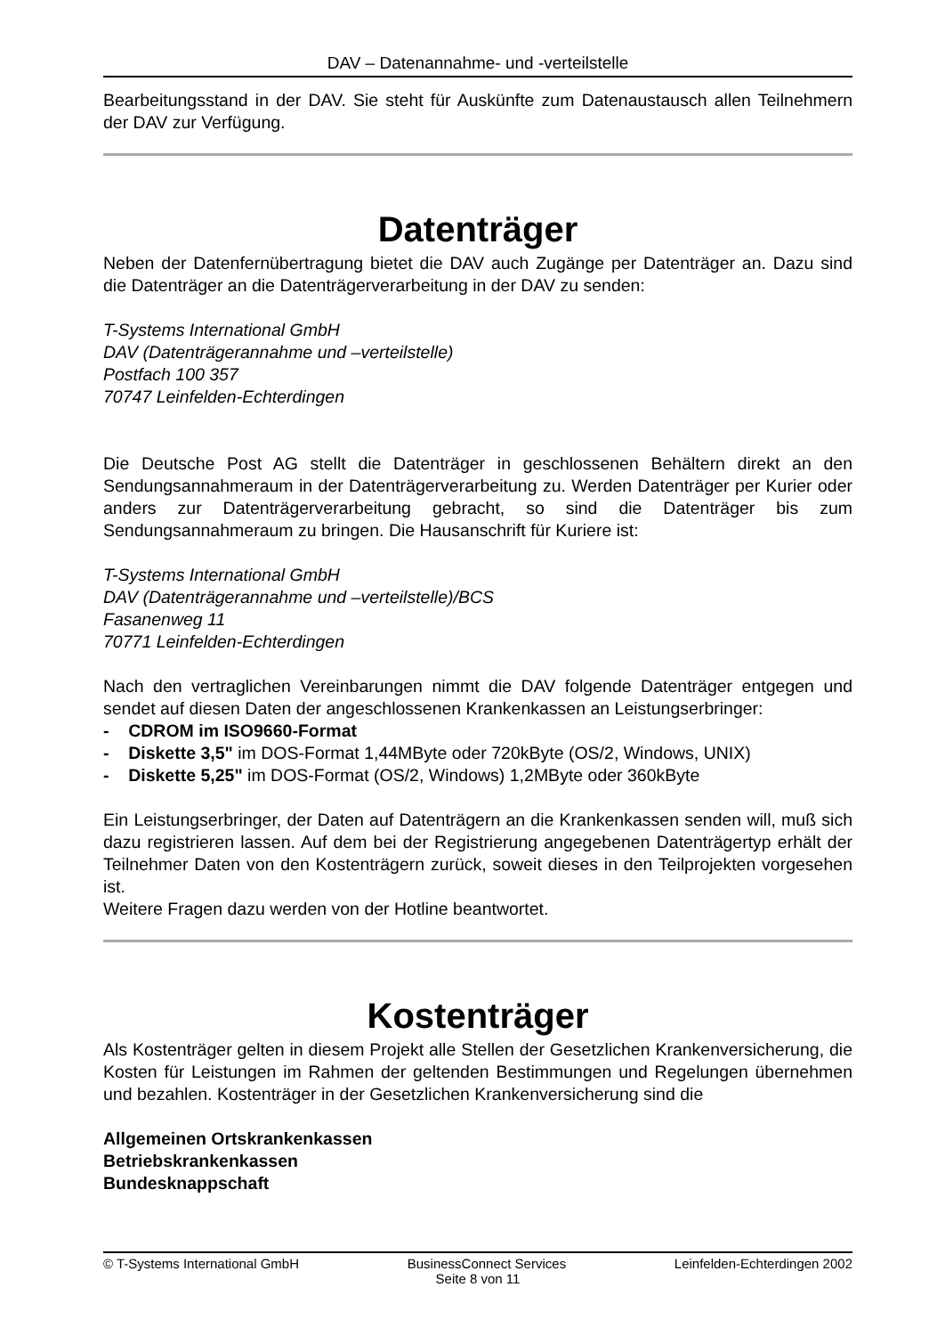DAV – Datenannahme- und -verteilstelle
Bearbeitungsstand in der DAV. Sie steht für Auskünfte zum Datenaustausch allen Teilnehmern der DAV zur Verfügung.
Datenträger
Neben der Datenfernübertragung bietet die DAV auch Zugänge per Datenträger an. Dazu sind die Datenträger an die Datenträgerverarbeitung in der DAV zu senden:
T-Systems International GmbH
DAV (Datenträgerannahme und –verteilstelle)
Postfach 100 357
70747 Leinfelden-Echterdingen
Die Deutsche Post AG stellt die Datenträger in geschlossenen Behältern direkt an den Sendungsannahmeraum in der Datenträgerverarbeitung zu. Werden Datenträger per Kurier oder anders zur Datenträgerverarbeitung gebracht, so sind die Datenträger bis zum Sendungsannahmeraum zu bringen. Die Hausanschrift für Kuriere ist:
T-Systems International GmbH
DAV (Datenträgerannahme und –verteilstelle)/BCS
Fasanenweg 11
70771 Leinfelden-Echterdingen
Nach den vertraglichen Vereinbarungen nimmt die DAV folgende Datenträger entgegen und sendet auf diesen Daten der angeschlossenen Krankenkassen an Leistungserbringer:
- CDROM im ISO9660-Format
- Diskette 3,5" im DOS-Format 1,44MByte oder 720kByte (OS/2, Windows, UNIX)
- Diskette 5,25" im DOS-Format (OS/2, Windows) 1,2MByte oder 360kByte
Ein Leistungserbringer, der Daten auf Datenträgern an die Krankenkassen senden will, muß sich dazu registrieren lassen. Auf dem bei der Registrierung angegebenen Datenträgertyp erhält der Teilnehmer Daten von den Kostenträgern zurück, soweit dieses in den Teilprojekten vorgesehen ist.
Weitere Fragen dazu werden von der Hotline beantwortet.
Kostenträger
Als Kostenträger gelten in diesem Projekt alle Stellen der Gesetzlichen Krankenversicherung, die Kosten für Leistungen im Rahmen der geltenden Bestimmungen und Regelungen übernehmen und bezahlen. Kostenträger in der Gesetzlichen Krankenversicherung sind die
Allgemeinen Ortskrankenkassen
Betriebskrankenkassen
Bundesknappschaft
© T-Systems International GmbH BusinessConnect Services Leinfelden-Echterdingen 2002
Seite 8 von 11